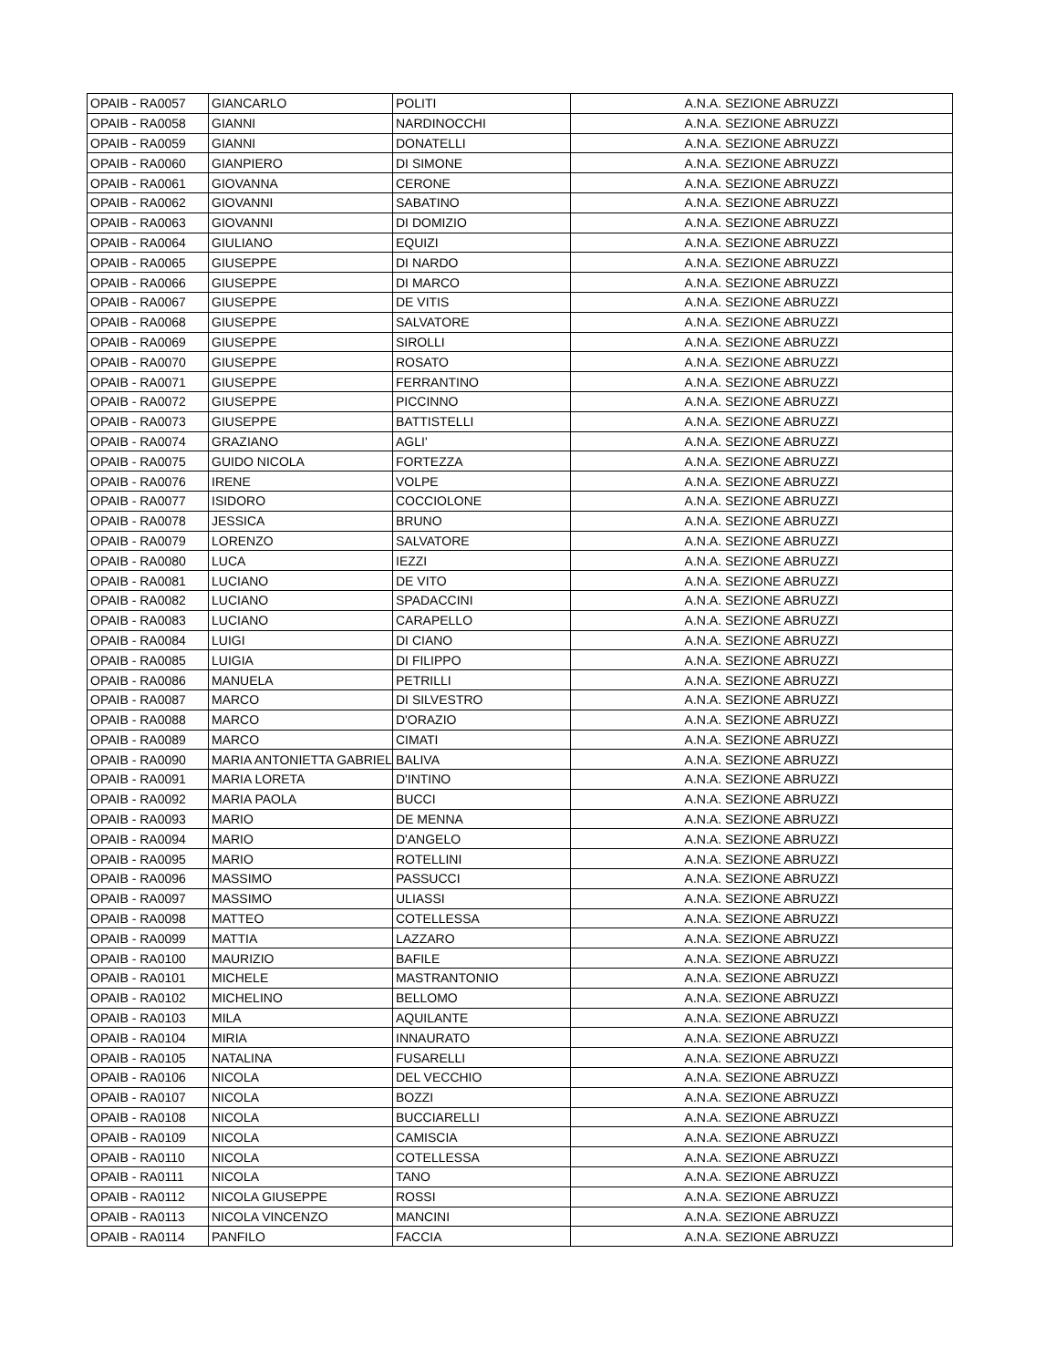| OPAIB - RA0057 | GIANCARLO | POLITI | A.N.A. SEZIONE ABRUZZI |
| OPAIB - RA0058 | GIANNI | NARDINOCCHI | A.N.A. SEZIONE ABRUZZI |
| OPAIB - RA0059 | GIANNI | DONATELLI | A.N.A. SEZIONE ABRUZZI |
| OPAIB - RA0060 | GIANPIERO | DI SIMONE | A.N.A. SEZIONE ABRUZZI |
| OPAIB - RA0061 | GIOVANNA | CERONE | A.N.A. SEZIONE ABRUZZI |
| OPAIB - RA0062 | GIOVANNI | SABATINO | A.N.A. SEZIONE ABRUZZI |
| OPAIB - RA0063 | GIOVANNI | DI DOMIZIO | A.N.A. SEZIONE ABRUZZI |
| OPAIB - RA0064 | GIULIANO | EQUIZI | A.N.A. SEZIONE ABRUZZI |
| OPAIB - RA0065 | GIUSEPPE | DI NARDO | A.N.A. SEZIONE ABRUZZI |
| OPAIB - RA0066 | GIUSEPPE | DI MARCO | A.N.A. SEZIONE ABRUZZI |
| OPAIB - RA0067 | GIUSEPPE | DE VITIS | A.N.A. SEZIONE ABRUZZI |
| OPAIB - RA0068 | GIUSEPPE | SALVATORE | A.N.A. SEZIONE ABRUZZI |
| OPAIB - RA0069 | GIUSEPPE | SIROLLI | A.N.A. SEZIONE ABRUZZI |
| OPAIB - RA0070 | GIUSEPPE | ROSATO | A.N.A. SEZIONE ABRUZZI |
| OPAIB - RA0071 | GIUSEPPE | FERRANTINO | A.N.A. SEZIONE ABRUZZI |
| OPAIB - RA0072 | GIUSEPPE | PICCINNO | A.N.A. SEZIONE ABRUZZI |
| OPAIB - RA0073 | GIUSEPPE | BATTISTELLI | A.N.A. SEZIONE ABRUZZI |
| OPAIB - RA0074 | GRAZIANO | AGLI' | A.N.A. SEZIONE ABRUZZI |
| OPAIB - RA0075 | GUIDO NICOLA | FORTEZZA | A.N.A. SEZIONE ABRUZZI |
| OPAIB - RA0076 | IRENE | VOLPE | A.N.A. SEZIONE ABRUZZI |
| OPAIB - RA0077 | ISIDORO | COCCIOLONE | A.N.A. SEZIONE ABRUZZI |
| OPAIB - RA0078 | JESSICA | BRUNO | A.N.A. SEZIONE ABRUZZI |
| OPAIB - RA0079 | LORENZO | SALVATORE | A.N.A. SEZIONE ABRUZZI |
| OPAIB - RA0080 | LUCA | IEZZI | A.N.A. SEZIONE ABRUZZI |
| OPAIB - RA0081 | LUCIANO | DE VITO | A.N.A. SEZIONE ABRUZZI |
| OPAIB - RA0082 | LUCIANO | SPADACCINI | A.N.A. SEZIONE ABRUZZI |
| OPAIB - RA0083 | LUCIANO | CARAPELLO | A.N.A. SEZIONE ABRUZZI |
| OPAIB - RA0084 | LUIGI | DI CIANO | A.N.A. SEZIONE ABRUZZI |
| OPAIB - RA0085 | LUIGIA | DI FILIPPO | A.N.A. SEZIONE ABRUZZI |
| OPAIB - RA0086 | MANUELA | PETRILLI | A.N.A. SEZIONE ABRUZZI |
| OPAIB - RA0087 | MARCO | DI SILVESTRO | A.N.A. SEZIONE ABRUZZI |
| OPAIB - RA0088 | MARCO | D'ORAZIO | A.N.A. SEZIONE ABRUZZI |
| OPAIB - RA0089 | MARCO | CIMATI | A.N.A. SEZIONE ABRUZZI |
| OPAIB - RA0090 | MARIA ANTONIETTA GABRIEL | BALIVA | A.N.A. SEZIONE ABRUZZI |
| OPAIB - RA0091 | MARIA LORETA | D'INTINO | A.N.A. SEZIONE ABRUZZI |
| OPAIB - RA0092 | MARIA PAOLA | BUCCI | A.N.A. SEZIONE ABRUZZI |
| OPAIB - RA0093 | MARIO | DE MENNA | A.N.A. SEZIONE ABRUZZI |
| OPAIB - RA0094 | MARIO | D'ANGELO | A.N.A. SEZIONE ABRUZZI |
| OPAIB - RA0095 | MARIO | ROTELLINI | A.N.A. SEZIONE ABRUZZI |
| OPAIB - RA0096 | MASSIMO | PASSUCCI | A.N.A. SEZIONE ABRUZZI |
| OPAIB - RA0097 | MASSIMO | ULIASSI | A.N.A. SEZIONE ABRUZZI |
| OPAIB - RA0098 | MATTEO | COTELLESSA | A.N.A. SEZIONE ABRUZZI |
| OPAIB - RA0099 | MATTIA | LAZZARO | A.N.A. SEZIONE ABRUZZI |
| OPAIB - RA0100 | MAURIZIO | BAFILE | A.N.A. SEZIONE ABRUZZI |
| OPAIB - RA0101 | MICHELE | MASTRANTONIO | A.N.A. SEZIONE ABRUZZI |
| OPAIB - RA0102 | MICHELINO | BELLOMO | A.N.A. SEZIONE ABRUZZI |
| OPAIB - RA0103 | MILA | AQUILANTE | A.N.A. SEZIONE ABRUZZI |
| OPAIB - RA0104 | MIRIA | INNAURATO | A.N.A. SEZIONE ABRUZZI |
| OPAIB - RA0105 | NATALINA | FUSARELLI | A.N.A. SEZIONE ABRUZZI |
| OPAIB - RA0106 | NICOLA | DEL VECCHIO | A.N.A. SEZIONE ABRUZZI |
| OPAIB - RA0107 | NICOLA | BOZZI | A.N.A. SEZIONE ABRUZZI |
| OPAIB - RA0108 | NICOLA | BUCCIARELLI | A.N.A. SEZIONE ABRUZZI |
| OPAIB - RA0109 | NICOLA | CAMISCIA | A.N.A. SEZIONE ABRUZZI |
| OPAIB - RA0110 | NICOLA | COTELLESSA | A.N.A. SEZIONE ABRUZZI |
| OPAIB - RA0111 | NICOLA | TANO | A.N.A. SEZIONE ABRUZZI |
| OPAIB - RA0112 | NICOLA GIUSEPPE | ROSSI | A.N.A. SEZIONE ABRUZZI |
| OPAIB - RA0113 | NICOLA VINCENZO | MANCINI | A.N.A. SEZIONE ABRUZZI |
| OPAIB - RA0114 | PANFILO | FACCIA | A.N.A. SEZIONE ABRUZZI |